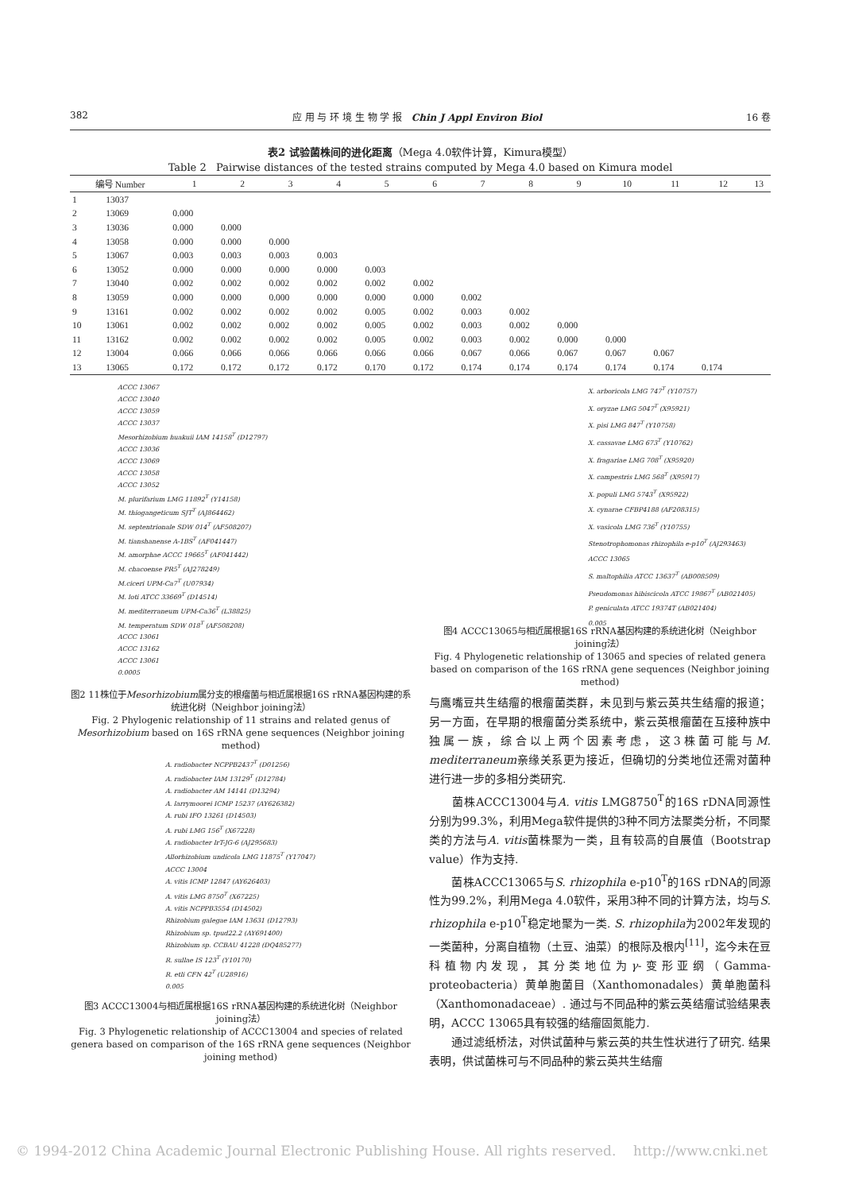382 应 用 与 环 境 生 物 学 报 Chin J Appl Environ Biol 16 卷
表2 试验菌株间的进化距离（Mega 4.0软件计算，Kimura模型）
Table 2 Pairwise distances of the tested strains computed by Mega 4.0 based on Kimura model
| 编号 Number | | 1 | 2 | 3 | 4 | 5 | 6 | 7 | 8 | 9 | 10 | 11 | 12 | 13 |
| --- | --- | --- | --- | --- | --- | --- | --- | --- | --- | --- | --- | --- | --- | --- |
| 1 | 13037 | | | | | | | | | | | | | |
| 2 | 13069 | 0.000 | | | | | | | | | | | | |
| 3 | 13036 | 0.000 | 0.000 | | | | | | | | | | | |
| 4 | 13058 | 0.000 | 0.000 | 0.000 | | | | | | | | | | |
| 5 | 13067 | 0.003 | 0.003 | 0.003 | 0.003 | | | | | | | | | |
| 6 | 13052 | 0.000 | 0.000 | 0.000 | 0.000 | 0.003 | | | | | | | | |
| 7 | 13040 | 0.002 | 0.002 | 0.002 | 0.002 | 0.002 | 0.002 | | | | | | | |
| 8 | 13059 | 0.000 | 0.000 | 0.000 | 0.000 | 0.000 | 0.000 | 0.002 | | | | | | |
| 9 | 13161 | 0.002 | 0.002 | 0.002 | 0.002 | 0.005 | 0.002 | 0.003 | 0.002 | | | | | |
| 10 | 13061 | 0.002 | 0.002 | 0.002 | 0.002 | 0.005 | 0.002 | 0.003 | 0.002 | 0.000 | | | | |
| 11 | 13162 | 0.002 | 0.002 | 0.002 | 0.002 | 0.005 | 0.002 | 0.003 | 0.002 | 0.000 | 0.000 | | | |
| 12 | 13004 | 0.066 | 0.066 | 0.066 | 0.066 | 0.066 | 0.066 | 0.067 | 0.066 | 0.067 | 0.067 | 0.067 | | |
| 13 | 13065 | 0.172 | 0.172 | 0.172 | 0.172 | 0.170 | 0.172 | 0.174 | 0.174 | 0.174 | 0.174 | 0.174 | 0.174 | |
ACCC 13067
ACCC 13040
ACCC 13059
ACCC 13037
Mesorhizobium huakuii IAM 14158<sup>T</sup> (D12797)
ACCC 13036
ACCC 13069
ACCC 13058
ACCC 13052
M. plurifarium LMG 11892<sup>T</sup> (Y14158)
M. thiogangeticum SJT<sup>T</sup> (AJ864462)
M. septentrionale SDW 014<sup>T</sup> (AF508207)
M. tianshanense A-1BS<sup>T</sup> (AF041447)
M. amorphae ACCC 19665<sup>T</sup> (AF041442)
M. chacoense PR5<sup>T</sup> (AJ278249)
M.ciceri UPM-Ca7<sup>T</sup> (U07934)
M. loti ATCC 33669<sup>T</sup> (D14514)
M. mediterraneum UPM-Ca36<sup>T</sup> (L38825)
M. temperatum SDW 018<sup>T</sup> (AF508208)
ACCC 13061
ACCC 13162
ACCC 13061
0.0005
图2 11株位于Mesorhizobium属分支的根瘤菌与相近属根据16S rRNA基因构建的系统进化树（Neighbor joining法）
Fig. 2 Phylogenic relationship of 11 strains and related genus of Mesorhizobium based on 16S rRNA gene sequences (Neighbor joining method)
A. radiobacter NCPPB2437<sup>T</sup> (D01256)
A. radiobacter IAM 13129<sup>T</sup> (D12784)
A. radiobacter AM 14141 (D13294)
A. larrymoorei ICMP 15237 (AY626382)
A. rubi IFO 13261 (D14503)
A. rubi LMG 156<sup>T</sup> (X67228)
A. radiobacter IrT-JG-6 (AJ295683)
Allorhizobium undicola LMG 11875<sup>T</sup> (Y17047)
ACCC 13004
A. vitis ICMP 12847 (AY626403)
A. vitis LMG 8750<sup>T</sup> (X67225)
A. vitis NCPPB3554 (D14502)
Rhizobium galegae IAM 13631 (D12793)
Rhizobium sp. tpud22.2 (AY691400)
Rhizobium sp. CCBAU 41228 (DQ485277)
R. sullae IS 123<sup>T</sup> (Y10170)
R. etli CFN 42<sup>T</sup> (U28916)
0.005
图3 ACCC13004与相近属根据16S rRNA基因构建的系统进化树（Neighbor joining法）
Fig. 3 Phylogenetic relationship of ACCC13004 and species of related genera based on comparison of the 16S rRNA gene sequences (Neighbor joining method)
X. arboricola LMG 747<sup>T</sup> (Y10757)
X. oryzae LMG 5047<sup>T</sup> (X95921)
X. pisi LMG 847<sup>T</sup> (Y10758)
X. cassavae LMG 673<sup>T</sup> (Y10762)
X. fragariae LMG 708<sup>T</sup> (X95920)
X. campestris LMG 568<sup>T</sup> (X95917)
X. populi LMG 5743<sup>T</sup> (X95922)
X. cynarae CFBP4188 (AF208315)
X. vasicola LMG 736<sup>T</sup> (Y10755)
Stenotrophomonas rhizophila e-p10<sup>T</sup> (AJ293463)
ACCC 13065
S. maltophilia ATCC 13637<sup>T</sup> (AB008509)
Pseudomonas hibiscicola ATCC 19867<sup>T</sup> (AB021405)
P. geniculata ATCC 19374T (AB021404)
0.005
图4 ACCC13065与相近属根据16S rRNA基因构建的系统进化树（Neighbor joining法）
Fig. 4 Phylogenetic relationship of 13065 and species of related genera based on comparison of the 16S rRNA gene sequences (Neighbor joining method)
与鹰嘴豆共生结瘤的根瘤菌类群，未见到与紫云英共生结瘤的报道；另一方面，在早期的根瘤菌分类系统中，紫云英根瘤菌在互接种族中独属一族，综合以上两个因素考虑，这3株菌可能与M. mediterraneum亲缘关系更为接近，但确切的分类地位还需对菌种进行进一步的多相分类研究.
  菌株ACCC13004与A. vitis LMG8750<sup>T</sup>的16S rDNA同源性分别为99.3%，利用Mega软件提供的3种不同方法聚类分析，不同聚类的方法与A. vitis菌株聚为一类，且有较高的自展值（Bootstrap value）作为支持.
  菌株ACCC13065与S. rhizophila e-p10<sup>T</sup>的16S rDNA的同源性为99.2%，利用Mega 4.0软件，采用3种不同的计算方法，均与S. rhizophila e-p10<sup>T</sup>稳定地聚为一类. S. rhizophila为2002年发现的一类菌种，分离自植物（土豆、油菜）的根际及根内<sup>[11]</sup>，迄今未在豆科植物内发现，其分类地位为γ-变形亚纲（Gamma-proteobacteria）黄单胞菌目（Xanthomonadales）黄单胞菌科（Xanthomonadaceae）. 通过与不同品种的紫云英结瘤试验结果表明，ACCC 13065具有较强的结瘤固氮能力.
  通过滤纸桥法，对供试菌种与紫云英的共生性状进行了研究. 结果表明，供试菌株可与不同品种的紫云英共生结瘤
© 1994-2012 China Academic Journal Electronic Publishing House. All rights reserved. http://www.cnki.net